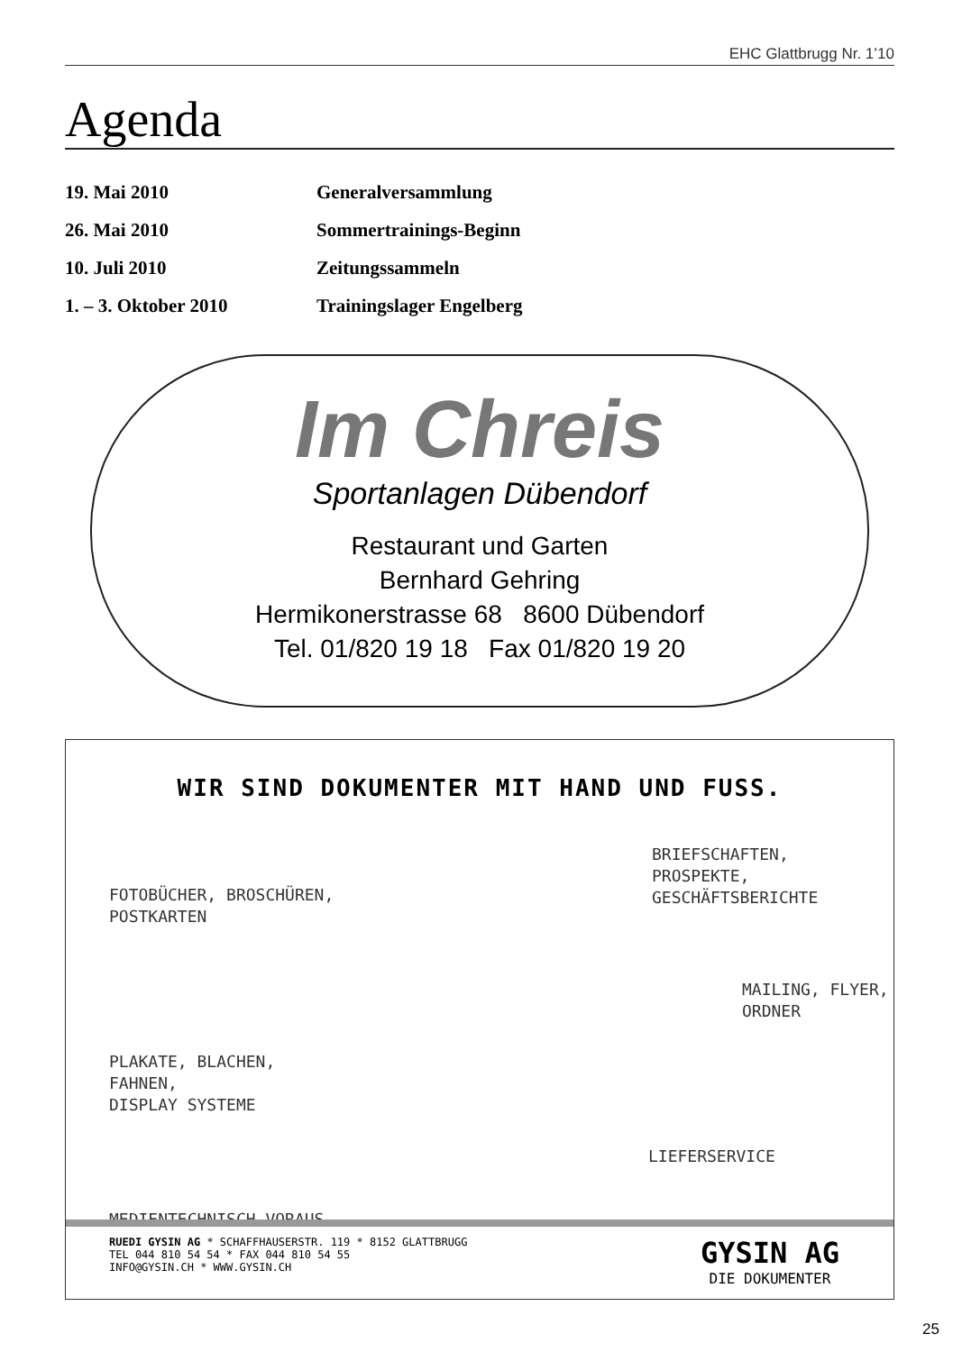EHC Glattbrugg Nr. 1’10
Agenda
| 19. Mai 2010 | Generalversammlung |
| 26. Mai 2010 | Sommertrainings-Beginn |
| 10. Juli 2010 | Zeitungssammeln |
| 1. – 3. Oktober 2010 | Trainingslager Engelberg |
Im Chreis
Sportanlagen Dübendorf
Restaurant und Garten
Bernhard Gehring
Hermikonerstrasse 68 8600 Dübendorf
Tel. 01/820 19 18 Fax 01/820 19 20
WIR SIND DOKUMENTER MIT HAND UND FUSS.
FOTOBÜCHER, BROSCHÜREN,
POSTKARTEN
BRIEFSCHAFTEN,
PROSPEKTE,
GESCHÄFTSBERICHTE
MAILING, FLYER,
ORDNER
PLAKATE, BLACHEN,
FAHNEN,
DISPLAY SYSTEME
LIEFERSERVICE
MEDIENTECHNISCH VORAUS
RUEDI GYSIN AG * SCHAFFHAUSERSTR. 119 * 8152 GLATTBRUGG
TEL 044 810 54 54 * FAX 044 810 54 55
INFO@GYSIN.CH * WWW.GYSIN.CH
GYSIN AG
DIE DOKUMENTER
25